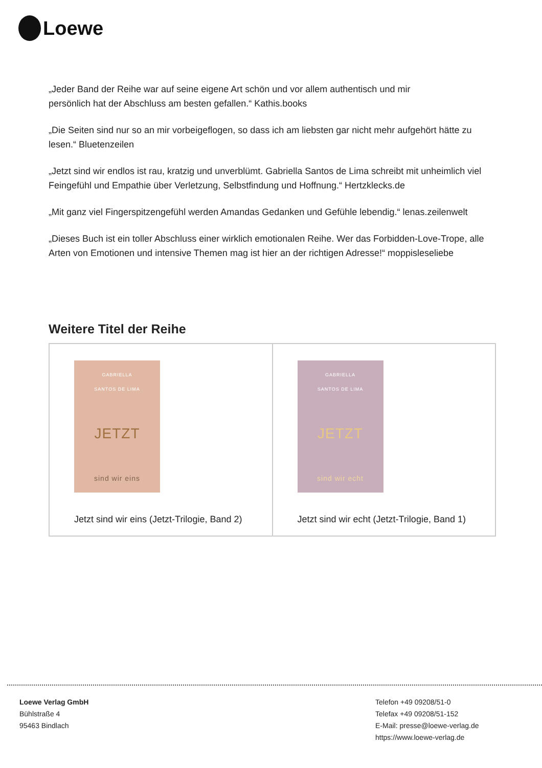Loewe
„Jeder Band der Reihe war auf seine eigene Art schön und vor allem authentisch und mir
persönlich hat der Abschluss am besten gefallen.“ Kathis.books
„Die Seiten sind nur so an mir vorbeigeflogen, so dass ich am liebsten gar nicht mehr aufgehört hätte zu lesen.“ Bluetenzeilen
„Jetzt sind wir endlos ist rau, kratzig und unverblümt. Gabriella Santos de Lima schreibt mit unheimlich viel Feingefühl und Empathie über Verletzung, Selbstfindung und Hoffnung.“ Hertzklecks.de
„Mit ganz viel Fingerspitzengefühl werden Amandas Gedanken und Gefühle lebendig.“ lenas.zeilenwelt
„Dieses Buch ist ein toller Abschluss einer wirklich emotionalen Reihe. Wer das Forbidden-Love-Trope, alle Arten von Emotionen und intensive Themen mag ist hier an der richtigen Adresse!“ moppisleseliebe
Weitere Titel der Reihe
| GABRIELLA SANTOS DE LIMA JETZT sind wir eins Jetzt sind wir eins (Jetzt-Trilogie, Band 2) | GABRIELLA SANTOS DE LIMA JETZT sind wir echt Jetzt sind wir echt (Jetzt-Trilogie, Band 1) |
Loewe Verlag GmbH
Bühlstraße 4
95463 Bindlach
Telefon +49 09208/51-0
Telefax +49 09208/51-152
E-Mail: presse@loewe-verlag.de
https://www.loewe-verlag.de